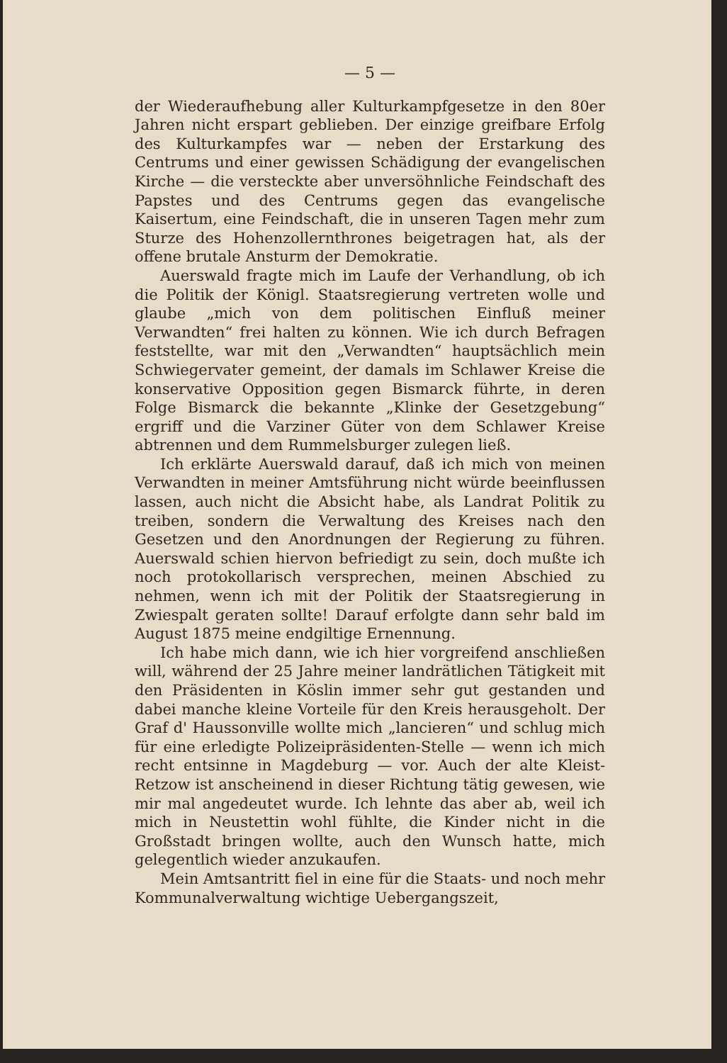— 5 —
der Wiederaufhebung aller Kulturkampfgesetze in den 80er Jahren nicht erspart geblieben. Der einzige greifbare Erfolg des Kulturkampfes war — neben der Erstarkung des Centrums und einer gewissen Schädigung der evangelischen Kirche — die versteckte aber unversöhnliche Feindschaft des Papstes und des Centrums gegen das evangelische Kaisertum, eine Feindschaft, die in unseren Tagen mehr zum Sturze des Hohenzollernthrones beigetragen hat, als der offene brutale Ansturm der Demokratie.
Auerswald fragte mich im Laufe der Verhandlung, ob ich die Politik der Königl. Staatsregierung vertreten wolle und glaube „mich von dem politischen Einfluß meiner Verwandten“ frei halten zu können. Wie ich durch Befragen feststellte, war mit den „Verwandten“ hauptsächlich mein Schwiegervater gemeint, der damals im Schlawer Kreise die konservative Opposition gegen Bismarck führte, in deren Folge Bismarck die bekannte „Klinke der Gesetzgebung“ ergriff und die Varziner Güter von dem Schlawer Kreise abtrennen und dem Rummelsburger zulegen ließ.
Ich erklärte Auerswald darauf, daß ich mich von meinen Verwandten in meiner Amtsführung nicht würde beeinflussen lassen, auch nicht die Absicht habe, als Landrat Politik zu treiben, sondern die Verwaltung des Kreises nach den Gesetzen und den Anordnungen der Regierung zu führen. Auerswald schien hiervon befriedigt zu sein, doch mußte ich noch protokollarisch versprechen, meinen Abschied zu nehmen, wenn ich mit der Politik der Staatsregierung in Zwiespalt geraten sollte! Darauf erfolgte dann sehr bald im August 1875 meine endgiltige Ernennung.
Ich habe mich dann, wie ich hier vorgreifend anschließen will, während der 25 Jahre meiner landrätlichen Tätigkeit mit den Präsidenten in Köslin immer sehr gut gestanden und dabei manche kleine Vorteile für den Kreis herausgeholt. Der Graf d' Haussonville wollte mich „lancieren“ und schlug mich für eine erledigte Polizeipräsidenten-Stelle — wenn ich mich recht entsinne in Magdeburg — vor. Auch der alte Kleist-Retzow ist anscheinend in dieser Richtung tätig gewesen, wie mir mal angedeutet wurde. Ich lehnte das aber ab, weil ich mich in Neustettin wohl fühlte, die Kinder nicht in die Großstadt bringen wollte, auch den Wunsch hatte, mich gelegentlich wieder anzukaufen.
Mein Amtsantritt fiel in eine für die Staats- und noch mehr Kommunalverwaltung wichtige Uebergangszeit,